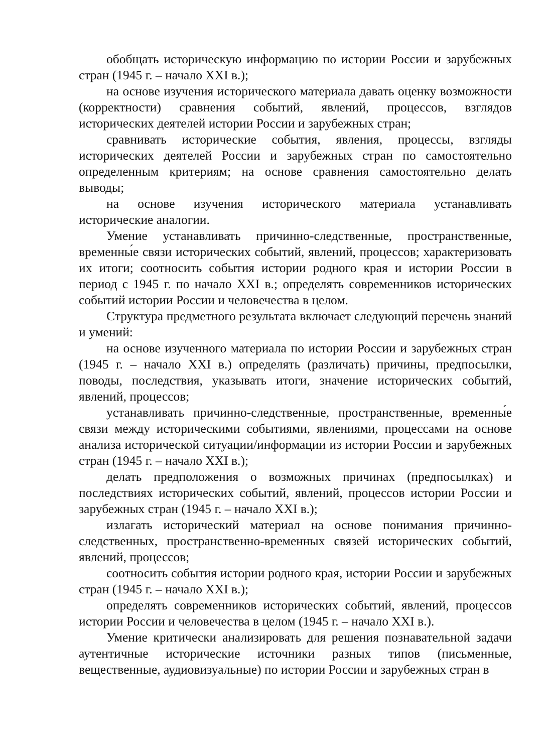обобщать историческую информацию по истории России и зарубежных стран (1945 г. – начало XXI в.);
на основе изучения исторического материала давать оценку возможности (корректности) сравнения событий, явлений, процессов, взглядов исторических деятелей истории России и зарубежных стран;
сравнивать исторические события, явления, процессы, взгляды исторических деятелей России и зарубежных стран по самостоятельно определенным критериям; на основе сравнения самостоятельно делать выводы;
на основе изучения исторического материала устанавливать исторические аналогии.
Умение устанавливать причинно-следственные, пространственные, временны́е связи исторических событий, явлений, процессов; характеризовать их итоги; соотносить события истории родного края и истории России в период с 1945 г. по начало XXI в.; определять современников исторических событий истории России и человечества в целом.
Структура предметного результата включает следующий перечень знаний и умений:
на основе изученного материала по истории России и зарубежных стран (1945 г. – начало XXI в.) определять (различать) причины, предпосылки, поводы, последствия, указывать итоги, значение исторических событий, явлений, процессов;
устанавливать причинно-следственные, пространственные, временны́е связи между историческими событиями, явлениями, процессами на основе анализа исторической ситуации/информации из истории России и зарубежных стран (1945 г. – начало XXI в.);
делать предположения о возможных причинах (предпосылках) и последствиях исторических событий, явлений, процессов истории России и зарубежных стран (1945 г. – начало XXI в.);
излагать исторический материал на основе понимания причинно-следственных, пространственно-временных связей исторических событий, явлений, процессов;
соотносить события истории родного края, истории России и зарубежных стран (1945 г. – начало XXI в.);
определять современников исторических событий, явлений, процессов истории России и человечества в целом (1945 г. – начало XXI в.).
Умение критически анализировать для решения познавательной задачи аутентичные исторические источники разных типов (письменные, вещественные, аудиовизуальные) по истории России и зарубежных стран в